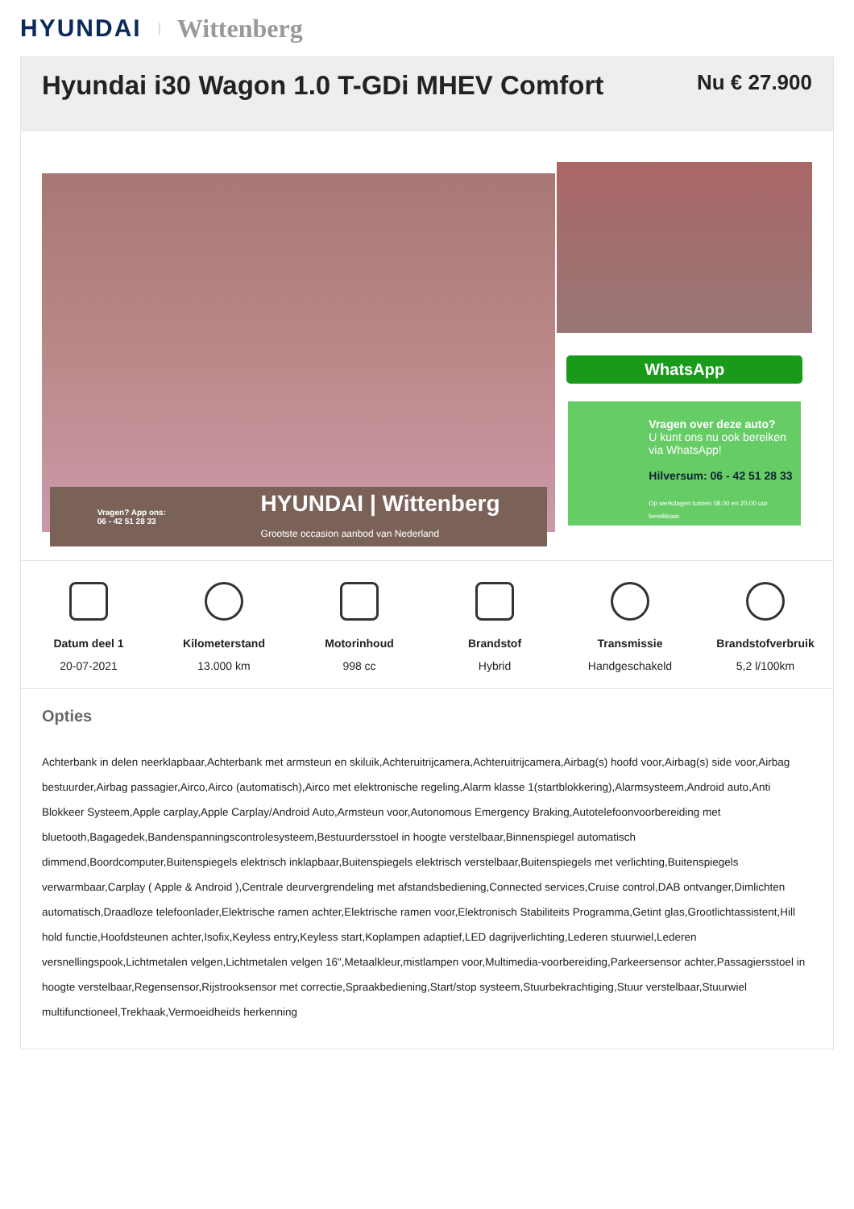HYUNDAI | Wittenberg
Hyundai i30 Wagon 1.0 T-GDi MHEV Comfort
Nu € 27.900
Vragen? App ons:
06 - 42 51 28 33 HYUNDAI | Wittenberg
Grootste occasion aanbod van Nederland
WhatsApp
Vragen over deze auto?
U kunt ons nu ook bereiken via WhatsApp!
Hilversum: 06 - 42 51 28 33
Op werkdagen tussen 08.00 en 20.00 uur bereikbaar.
Datum deel 1
20-07-2021
Kilometerstand
13.000 km
Motorinhoud
998 cc
Brandstof
Hybrid
Transmissie
Handgeschakeld
Brandstofverbruik
5,2 l/100km
Opties
Achterbank in delen neerklapbaar,Achterbank met armsteun en skiluik,Achteruitrijcamera,Achteruitrijcamera,Airbag(s) hoofd voor,Airbag(s) side voor,Airbag bestuurder,Airbag passagier,Airco,Airco (automatisch),Airco met elektronische regeling,Alarm klasse 1(startblokkering),Alarmsysteem,Android auto,Anti Blokkeer Systeem,Apple carplay,Apple Carplay/Android Auto,Armsteun voor,Autonomous Emergency Braking,Autotelefoonvoorbereiding met bluetooth,Bagagedek,Bandenspanningscontrolesysteem,Bestuurdersstoel in hoogte verstelbaar,Binnenspiegel automatisch dimmend,Boordcomputer,Buitenspiegels elektrisch inklapbaar,Buitenspiegels elektrisch verstelbaar,Buitenspiegels met verlichting,Buitenspiegels verwarmbaar,Carplay ( Apple & Android ),Centrale deurvergrendeling met afstandsbediening,Connected services,Cruise control,DAB ontvanger,Dimlichten automatisch,Draadloze telefoonlader,Elektrische ramen achter,Elektrische ramen voor,Elektronisch Stabiliteits Programma,Getint glas,Grootlichtassistent,Hill hold functie,Hoofdsteunen achter,Isofix,Keyless entry,Keyless start,Koplampen adaptief,LED dagrijverlichting,Lederen stuurwiel,Lederen versnellingspook,Lichtmetalen velgen,Lichtmetalen velgen 16",Metaalkleur,mistlampen voor,Multimedia-voorbereiding,Parkeersensor achter,Passagiersstoel in hoogte verstelbaar,Regensensor,Rijstrooksensor met correctie,Spraakbediening,Start/stop systeem,Stuurbekrachtiging,Stuur verstelbaar,Stuurwiel multifunctioneel,Trekhaak,Vermoeidheids herkenning